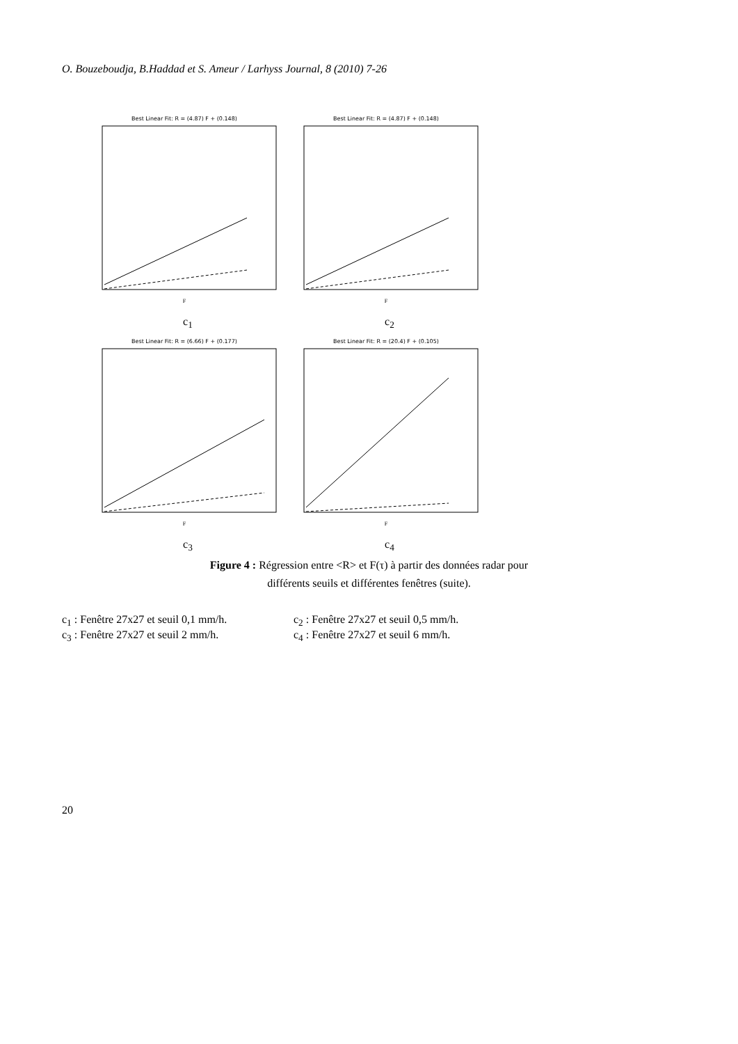O. Bouzeboudja, B.Haddad et S. Ameur / Larhyss Journal, 8 (2010) 7-26
Best Linear Fit: R = (4.87) F + (0.148)
F
c<sub>1</sub>
Best Linear Fit: R = (4.87) F + (0.148)
F
c<sub>2</sub>
Best Linear Fit: R = (6.66) F + (0.177)
F
c<sub>3</sub>
Best Linear Fit: R = (20.4) F + (0.105)
F
c<sub>4</sub>
Figure 4 : Régression entre <R> et F(τ) à partir des données radar pour
différents seuils et différentes fenêtres (suite).
c<sub>1</sub> : Fenêtre 27x27 et seuil 0,1 mm/h.
c<sub>2</sub> : Fenêtre 27x27 et seuil 0,5 mm/h.
c<sub>3</sub> : Fenêtre 27x27 et seuil 2 mm/h.
c<sub>4</sub> : Fenêtre 27x27 et seuil 6 mm/h.
20